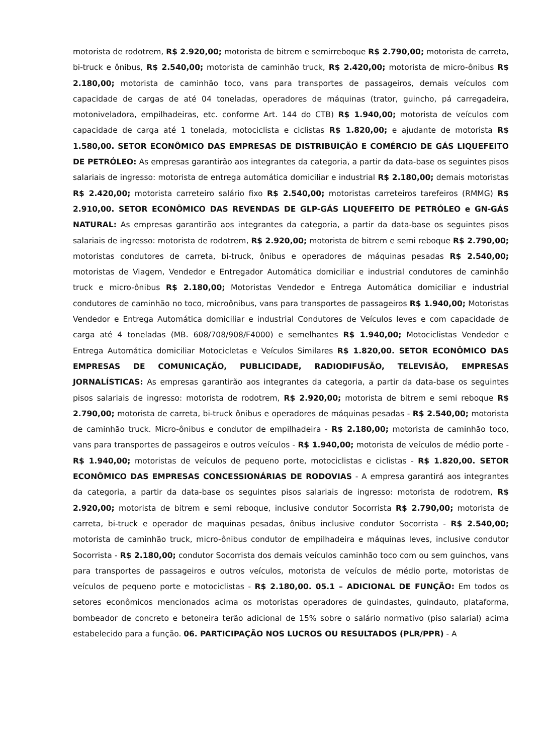motorista de rodotrem, R$ 2.920,00; motorista de bitrem e semirreboque R$ 2.790,00; motorista de carreta, bi-truck e ônibus, R$ 2.540,00; motorista de caminhão truck, R$ 2.420,00; motorista de micro-ônibus R$ 2.180,00; motorista de caminhão toco, vans para transportes de passageiros, demais veículos com capacidade de cargas de até 04 toneladas, operadores de máquinas (trator, guincho, pá carregadeira, motoniveladora, empilhadeiras, etc. conforme Art. 144 do CTB) R$ 1.940,00; motorista de veículos com capacidade de carga até 1 tonelada, motociclista e ciclistas R$ 1.820,00; e ajudante de motorista R$ 1.580,00. SETOR ECONÔMICO DAS EMPRESAS DE DISTRIBUIÇÃO E COMÉRCIO DE GÁS LIQUEFEITO DE PETRÓLEO: As empresas garantirão aos integrantes da categoria, a partir da data-base os seguintes pisos salariais de ingresso: motorista de entrega automática domiciliar e industrial R$ 2.180,00; demais motoristas R$ 2.420,00; motorista carreteiro salário fixo R$ 2.540,00; motoristas carreteiros tarefeiros (RMMG) R$ 2.910,00. SETOR ECONÔMICO DAS REVENDAS DE GLP-GÁS LIQUEFEITO DE PETRÓLEO e GN-GÁS NATURAL: As empresas garantirão aos integrantes da categoria, a partir da data-base os seguintes pisos salariais de ingresso: motorista de rodotrem, R$ 2.920,00; motorista de bitrem e semi reboque R$ 2.790,00; motoristas condutores de carreta, bi-truck, ônibus e operadores de máquinas pesadas R$ 2.540,00; motoristas de Viagem, Vendedor e Entregador Automática domiciliar e industrial condutores de caminhão truck e micro-ônibus R$ 2.180,00; Motoristas Vendedor e Entrega Automática domiciliar e industrial condutores de caminhão no toco, microônibus, vans para transportes de passageiros R$ 1.940,00; Motoristas Vendedor e Entrega Automática domiciliar e industrial Condutores de Veículos leves e com capacidade de carga até 4 toneladas (MB. 608/708/908/F4000) e semelhantes R$ 1.940,00; Motociclistas Vendedor e Entrega Automática domiciliar Motocicletas e Veículos Similares R$ 1.820,00. SETOR ECONÔMICO DAS EMPRESAS DE COMUNICAÇÃO, PUBLICIDADE, RADIODIFUSÃO, TELEVISÃO, EMPRESAS JORNALÍSTICAS: As empresas garantirão aos integrantes da categoria, a partir da data-base os seguintes pisos salariais de ingresso: motorista de rodotrem, R$ 2.920,00; motorista de bitrem e semi reboque R$ 2.790,00; motorista de carreta, bi-truck ônibus e operadores de máquinas pesadas - R$ 2.540,00; motorista de caminhão truck. Micro-ônibus e condutor de empilhadeira - R$ 2.180,00; motorista de caminhão toco, vans para transportes de passageiros e outros veículos - R$ 1.940,00; motorista de veículos de médio porte - R$ 1.940,00; motoristas de veículos de pequeno porte, motociclistas e ciclistas - R$ 1.820,00. SETOR ECONÔMICO DAS EMPRESAS CONCESSIONÁRIAS DE RODOVIAS - A empresa garantirá aos integrantes da categoria, a partir da data-base os seguintes pisos salariais de ingresso: motorista de rodotrem, R$ 2.920,00; motorista de bitrem e semi reboque, inclusive condutor Socorrista R$ 2.790,00; motorista de carreta, bi-truck e operador de maquinas pesadas, ônibus inclusive condutor Socorrista - R$ 2.540,00; motorista de caminhão truck, micro-ônibus condutor de empilhadeira e máquinas leves, inclusive condutor Socorrista - R$ 2.180,00; condutor Socorrista dos demais veículos caminhão toco com ou sem guinchos, vans para transportes de passageiros e outros veículos, motorista de veículos de médio porte, motoristas de veículos de pequeno porte e motociclistas - R$ 2.180,00. 05.1 – ADICIONAL DE FUNÇÃO: Em todos os setores econômicos mencionados acima os motoristas operadores de guindastes, guindauto, plataforma, bombeador de concreto e betoneira terão adicional de 15% sobre o salário normativo (piso salarial) acima estabelecido para a função. 06. PARTICIPAÇÃO NOS LUCROS OU RESULTADOS (PLR/PPR) - A